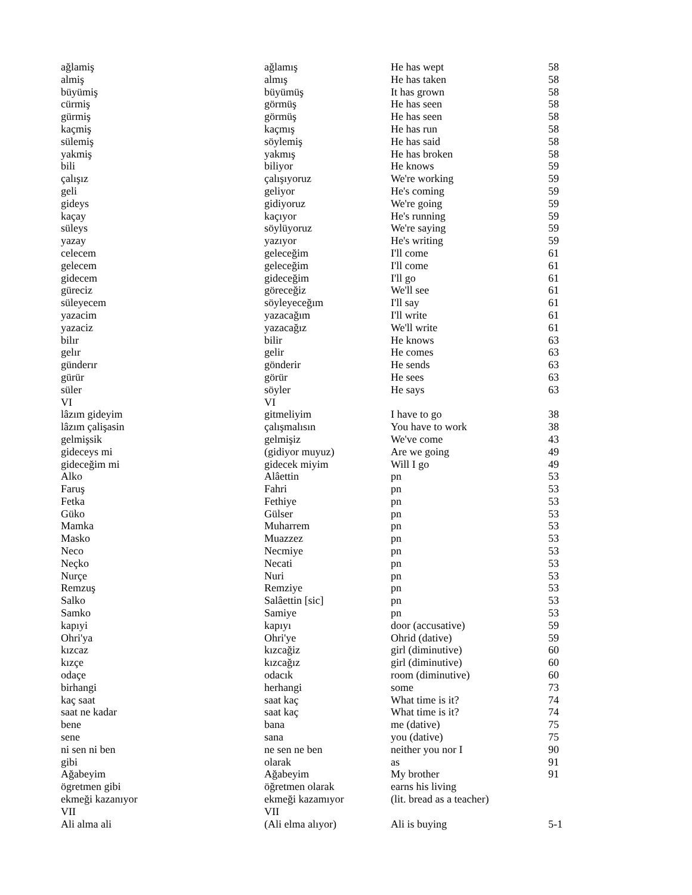| ağlamiş | ağlamış | He has wept | 58 |
| almiş | almış | He has taken | 58 |
| büyümiş | büyümüş | It has grown | 58 |
| cürmiş | görmüş | He has seen | 58 |
| gürmiş | görmüş | He has seen | 58 |
| kaçmiş | kaçmış | He has run | 58 |
| sülemiş | söylemiş | He has said | 58 |
| yakmiş | yakmış | He has broken | 58 |
| bili | biliyor | He knows | 59 |
| çalışız | çalışıyoruz | We're working | 59 |
| geli | geliyor | He's coming | 59 |
| gideys | gidiyoruz | We're going | 59 |
| kaçay | kaçıyor | He's running | 59 |
| süleys | söylüyoruz | We're saying | 59 |
| yazay | yazıyor | He's writing | 59 |
| celecem | geleceğim | I'll come | 61 |
| gelecem | geleceğim | I'll come | 61 |
| gidecem | gideceğim | I'll go | 61 |
| güreciz | göreceğiz | We'll see | 61 |
| süleyecem | söyleyeceğım | I'll say | 61 |
| yazacim | yazacağım | I'll write | 61 |
| yazaciz | yazacağız | We'll write | 61 |
| bilır | bilir | He knows | 63 |
| gelır | gelir | He comes | 63 |
| günderır | gönderir | He sends | 63 |
| gürür | görür | He sees | 63 |
| süler | söyler | He says | 63 |
| VI | VI | | |
| lâzım gideyim | gitmeliyim | I have to go | 38 |
| lâzım çalişasin | çalışmalısın | You have to work | 38 |
| gelmişsik | gelmişiz | We've come | 43 |
| gideceys mi | (gidiyor muyuz) | Are we going | 49 |
| gideceğim mi | gidecek miyim | Will I go | 49 |
| Alko | Alâettin | pn | 53 |
| Faruş | Fahri | pn | 53 |
| Fetka | Fethiye | pn | 53 |
| Güko | Gülser | pn | 53 |
| Mamka | Muharrem | pn | 53 |
| Masko | Muazzez | pn | 53 |
| Neco | Necmiye | pn | 53 |
| Neçko | Necati | pn | 53 |
| Nurçe | Nuri | pn | 53 |
| Remzuş | Remziye | pn | 53 |
| Salko | Salâettin [sic] | pn | 53 |
| Samko | Samiye | pn | 53 |
| kapıyi | kapıyı | door (accusative) | 59 |
| Ohri'ya | Ohri'ye | Ohrid (dative) | 59 |
| kızcaz | kızcağiz | girl (diminutive) | 60 |
| kızçe | kızcağız | girl (diminutive) | 60 |
| odaçe | odacık | room (diminutive) | 60 |
| birhangi | herhangi | some | 73 |
| kaç saat | saat kaç | What time is it? | 74 |
| saat ne kadar | saat kaç | What time is it? | 74 |
| bene | bana | me (dative) | 75 |
| sene | sana | you (dative) | 75 |
| ni sen ni ben | ne sen ne ben | neither you nor I | 90 |
| gibi | olarak | as | 91 |
| Ağabeyim | Ağabeyim | My brother | 91 |
| ögretmen gibi | öğretmen olarak | earns his living | |
| ekmeği kazanıyor | ekmeği kazamıyor | (lit. bread as a teacher) | |
| VII | VII | | |
| Ali alma ali | (Ali elma alıyor) | Ali is buying | 5-1 |